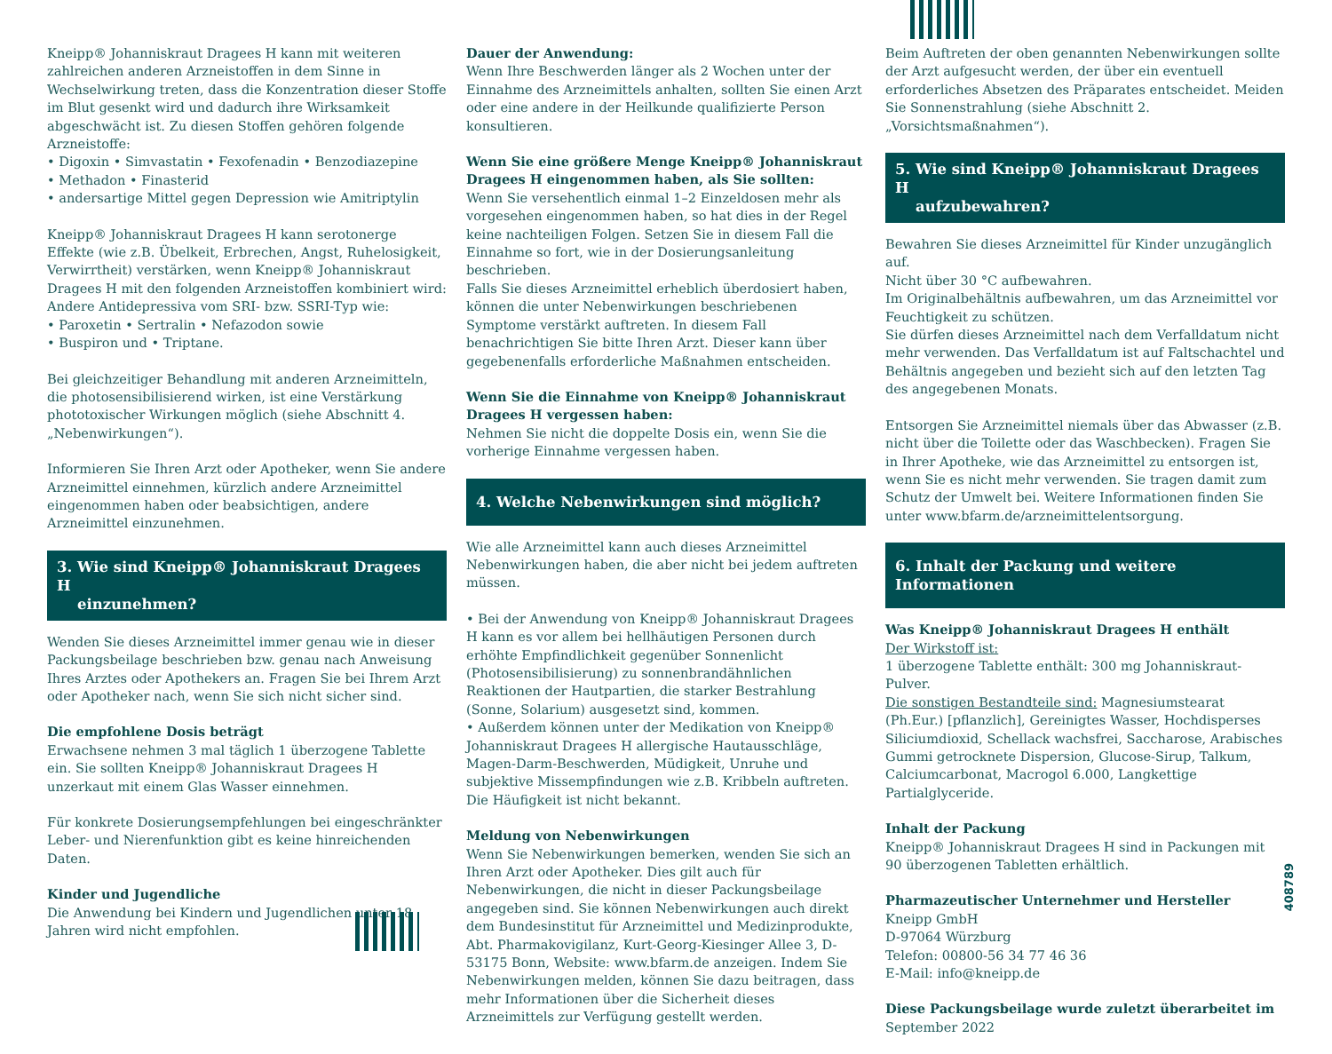Kneipp® Johanniskraut Dragees H kann mit weiteren zahlreichen anderen Arzneistoffen in dem Sinne in Wechselwirkung treten, dass die Konzentration dieser Stoffe im Blut gesenkt wird und dadurch ihre Wirksamkeit abgeschwächt ist. Zu diesen Stoffen gehören folgende Arzneistoffe:
• Digoxin • Simvastatin • Fexofenadin • Benzodiazepine
• Methadon • Finasterid
• andersartige Mittel gegen Depression wie Amitriptylin
Kneipp® Johanniskraut Dragees H kann serotonerge Effekte (wie z.B. Übelkeit, Erbrechen, Angst, Ruhelosigkeit, Verwirrtheit) verstärken, wenn Kneipp® Johanniskraut Dragees H mit den folgenden Arzneistoffen kombiniert wird:
Andere Antidepressiva vom SRI- bzw. SSRI-Typ wie:
• Paroxetin • Sertralin • Nefazodon sowie
• Buspiron und • Triptane.
Bei gleichzeitiger Behandlung mit anderen Arzneimitteln, die photosensibilisierend wirken, ist eine Verstärkung phototoxischer Wirkungen möglich (siehe Abschnitt 4. „Nebenwirkungen“).
Informieren Sie Ihren Arzt oder Apotheker, wenn Sie andere Arzneimittel einnehmen, kürzlich andere Arzneimittel eingenommen haben oder beabsichtigen, andere Arzneimittel einzunehmen.
3. Wie sind Kneipp® Johanniskraut Dragees H
einzunehmen?
Wenden Sie dieses Arzneimittel immer genau wie in dieser Packungsbeilage beschrieben bzw. genau nach Anweisung Ihres Arztes oder Apothekers an. Fragen Sie bei Ihrem Arzt oder Apotheker nach, wenn Sie sich nicht sicher sind.
Die empfohlene Dosis beträgt
Erwachsene nehmen 3 mal täglich 1 überzogene Tablette ein. Sie sollten Kneipp® Johanniskraut Dragees H unzerkaut mit einem Glas Wasser einnehmen.
Für konkrete Dosierungsempfehlungen bei eingeschränkter Leber- und Nierenfunktion gibt es keine hinreichenden Daten.
Kinder und Jugendliche
Die Anwendung bei Kindern und Jugendlichen unter 18 Jahren wird nicht empfohlen.
Dauer der Anwendung:
Wenn Ihre Beschwerden länger als 2 Wochen unter der Einnahme des Arzneimittels anhalten, sollten Sie einen Arzt oder eine andere in der Heilkunde qualifizierte Person konsultieren.
Wenn Sie eine größere Menge Kneipp® Johanniskraut Dragees H eingenommen haben, als Sie sollten:
Wenn Sie versehentlich einmal 1–2 Einzeldosen mehr als vorgesehen eingenommen haben, so hat dies in der Regel keine nachteiligen Folgen. Setzen Sie in diesem Fall die Einnahme so fort, wie in der Dosierungsanleitung beschrieben.
Falls Sie dieses Arzneimittel erheblich überdosiert haben, können die unter Nebenwirkungen beschriebenen Symptome verstärkt auftreten. In diesem Fall benachrichtigen Sie bitte Ihren Arzt. Dieser kann über gegebenenfalls erforderliche Maßnahmen entscheiden.
Wenn Sie die Einnahme von Kneipp® Johanniskraut Dragees H vergessen haben:
Nehmen Sie nicht die doppelte Dosis ein, wenn Sie die vorherige Einnahme vergessen haben.
4. Welche Nebenwirkungen sind möglich?
Wie alle Arzneimittel kann auch dieses Arzneimittel Nebenwirkungen haben, die aber nicht bei jedem auftreten müssen.
• Bei der Anwendung von Kneipp® Johanniskraut Dragees H kann es vor allem bei hellhäutigen Personen durch erhöhte Empfindlichkeit gegenüber Sonnenlicht (Photosensibilisierung) zu sonnenbrandähnlichen Reaktionen der Hautpartien, die starker Bestrahlung (Sonne, Solarium) ausgesetzt sind, kommen.
• Außerdem können unter der Medikation von Kneipp® Johanniskraut Dragees H allergische Hautausschläge, Magen-Darm-Beschwerden, Müdigkeit, Unruhe und subjektive Missempfindungen wie z.B. Kribbeln auftreten. Die Häufigkeit ist nicht bekannt.
Meldung von Nebenwirkungen
Wenn Sie Nebenwirkungen bemerken, wenden Sie sich an Ihren Arzt oder Apotheker. Dies gilt auch für Nebenwirkungen, die nicht in dieser Packungsbeilage angegeben sind. Sie können Nebenwirkungen auch direkt dem Bundesinstitut für Arzneimittel und Medizinprodukte, Abt. Pharmakovigilanz, Kurt-Georg-Kiesinger Allee 3, D-53175 Bonn, Website: www.bfarm.de anzeigen. Indem Sie Nebenwirkungen melden, können Sie dazu beitragen, dass mehr Informationen über die Sicherheit dieses Arzneimittels zur Verfügung gestellt werden.
Beim Auftreten der oben genannten Nebenwirkungen sollte der Arzt aufgesucht werden, der über ein eventuell erforderliches Absetzen des Präparates entscheidet. Meiden Sie Sonnenstrahlung (siehe Abschnitt 2. „Vorsichtsmaßnahmen“).
5. Wie sind Kneipp® Johanniskraut Dragees H
aufzubewahren?
Bewahren Sie dieses Arzneimittel für Kinder unzugänglich auf.
Nicht über 30 °C aufbewahren.
Im Originalbehältnis aufbewahren, um das Arzneimittel vor Feuchtigkeit zu schützen.
Sie dürfen dieses Arzneimittel nach dem Verfalldatum nicht mehr verwenden. Das Verfalldatum ist auf Faltschachtel und Behältnis angegeben und bezieht sich auf den letzten Tag des angegebenen Monats.
Entsorgen Sie Arzneimittel niemals über das Abwasser (z.B. nicht über die Toilette oder das Waschbecken). Fragen Sie in Ihrer Apotheke, wie das Arzneimittel zu entsorgen ist, wenn Sie es nicht mehr verwenden. Sie tragen damit zum Schutz der Umwelt bei. Weitere Informationen finden Sie unter www.bfarm.de/arzneimittelentsorgung.
6. Inhalt der Packung und weitere Informationen
Was Kneipp® Johanniskraut Dragees H enthält
Der Wirkstoff ist:
1 überzogene Tablette enthält: 300 mg Johanniskraut-Pulver.
Die sonstigen Bestandteile sind: Magnesiumstearat (Ph.Eur.) [pflanzlich], Gereinigtes Wasser, Hochdisperses Siliciumdioxid, Schellack wachsfrei, Saccharose, Arabisches Gummi getrocknete Dispersion, Glucose-Sirup, Talkum, Calciumcarbonat, Macrogol 6.000, Langkettige Partialglyceride.
Inhalt der Packung
Kneipp® Johanniskraut Dragees H sind in Packungen mit 90 überzogenen Tabletten erhältlich.
Pharmazeutischer Unternehmer und Hersteller
Kneipp GmbH
D-97064 Würzburg
Telefon: 00800-56 34 77 46 36
E-Mail: info@kneipp.de
Diese Packungsbeilage wurde zuletzt überarbeitet im
September 2022
408789